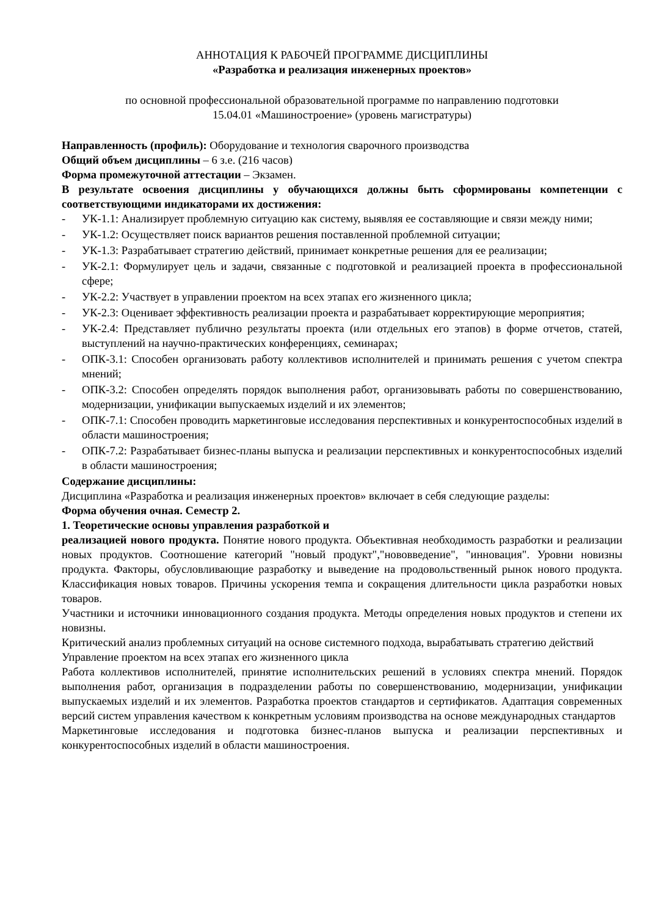АННОТАЦИЯ К РАБОЧЕЙ ПРОГРАММЕ ДИСЦИПЛИНЫ
«Разработка и реализация инженерных проектов»
по основной профессиональной образовательной программе по направлению подготовки
15.04.01 «Машиностроение» (уровень магистратуры)
Направленность (профиль): Оборудование и технология сварочного производства
Общий объем дисциплины – 6 з.е. (216 часов)
Форма промежуточной аттестации – Экзамен.
В результате освоения дисциплины у обучающихся должны быть сформированы компетенции с соответствующими индикаторами их достижения:
- УК-1.1: Анализирует проблемную ситуацию как систему, выявляя ее составляющие и связи между ними;
- УК-1.2: Осуществляет поиск вариантов решения поставленной проблемной ситуации;
- УК-1.3: Разрабатывает стратегию действий, принимает конкретные решения для ее реализации;
- УК-2.1: Формулирует цель и задачи, связанные с подготовкой и реализацией проекта в профессиональной сфере;
- УК-2.2: Участвует в управлении проектом на всех этапах его жизненного цикла;
- УК-2.3: Оценивает эффективность реализации проекта и разрабатывает корректирующие мероприятия;
- УК-2.4: Представляет публично результаты проекта (или отдельных его этапов) в форме отчетов, статей, выступлений на научно-практических конференциях, семинарах;
- ОПК-3.1: Способен организовать работу коллективов исполнителей и принимать решения с учетом спектра мнений;
- ОПК-3.2: Способен определять порядок выполнения работ, организовывать работы по совершенствованию, модернизации, унификации выпускаемых изделий и их элементов;
- ОПК-7.1: Способен проводить маркетинговые исследования перспективных и конкурентоспособных изделий в области машиностроения;
- ОПК-7.2: Разрабатывает бизнес-планы выпуска и реализации перспективных и конкурентоспособных изделий в области машиностроения;
Содержание дисциплины:
Дисциплина «Разработка и реализация инженерных проектов» включает в себя следующие разделы:
Форма обучения очная. Семестр 2.
1. Теоретические основы управления разработкой и
реализацией нового продукта. Понятие нового продукта. Объективная необходимость разработки и реализации новых продуктов. Соотношение категорий "новый продукт","нововведение", "инновация". Уровни новизны продукта. Факторы, обусловливающие разработку и выведение на продовольственный рынок нового продукта. Классификация новых товаров. Причины ускорения темпа и сокращения длительности цикла разработки новых товаров.
Участники и источники инновационного создания продукта. Методы определения новых продуктов и степени их новизны.
Критический анализ проблемных ситуаций на основе системного подхода, вырабатывать стратегию действий
Управление проектом на всех этапах его жизненного цикла
Работа коллективов исполнителей, принятие исполнительских решений в условиях спектра мнений. Порядок выполнения работ, организация в подразделении работы по совершенствованию, модернизации, унификации выпускаемых изделий и их элементов. Разработка проектов стандартов и сертификатов. Адаптация современных версий систем управления качеством к конкретным условиям производства на основе международных стандартов
Маркетинговые исследования и подготовка бизнес-планов выпуска и реализации перспективных и конкурентоспособных изделий в области машиностроения.